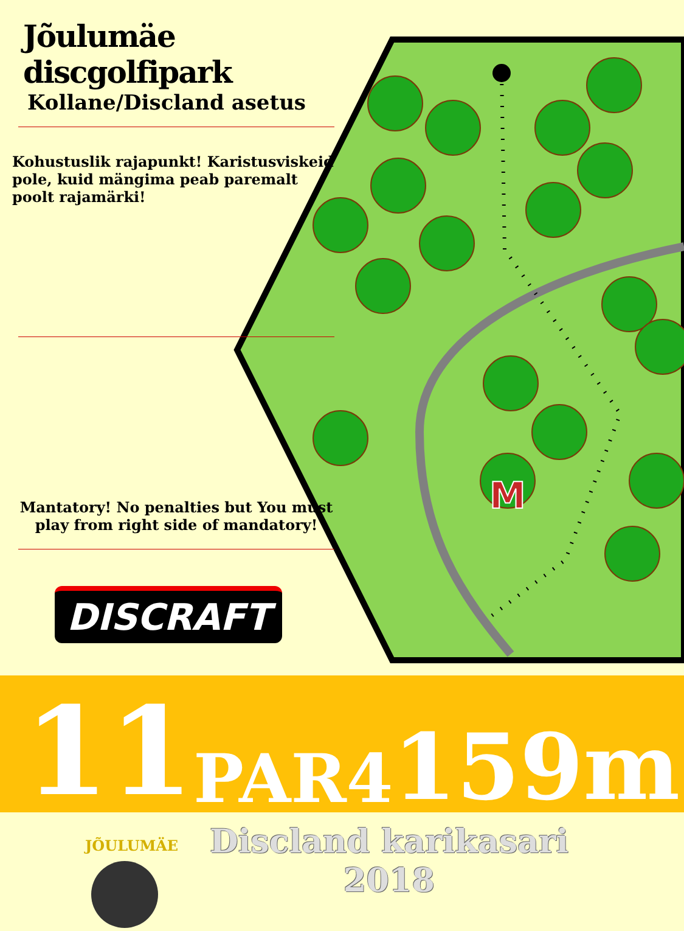M
Jõulumäe discgolfipark
Kollane/Discland asetus
Kohustuslik rajapunkt! Karistusviskeid pole, kuid mängima peab paremalt poolt rajamärki!
Mantatory! No penalties but You must play from right side of mandatory!
DISCRAFT
11
PAR4
159m
JÕULUMÄE
Discland karikasari
2018